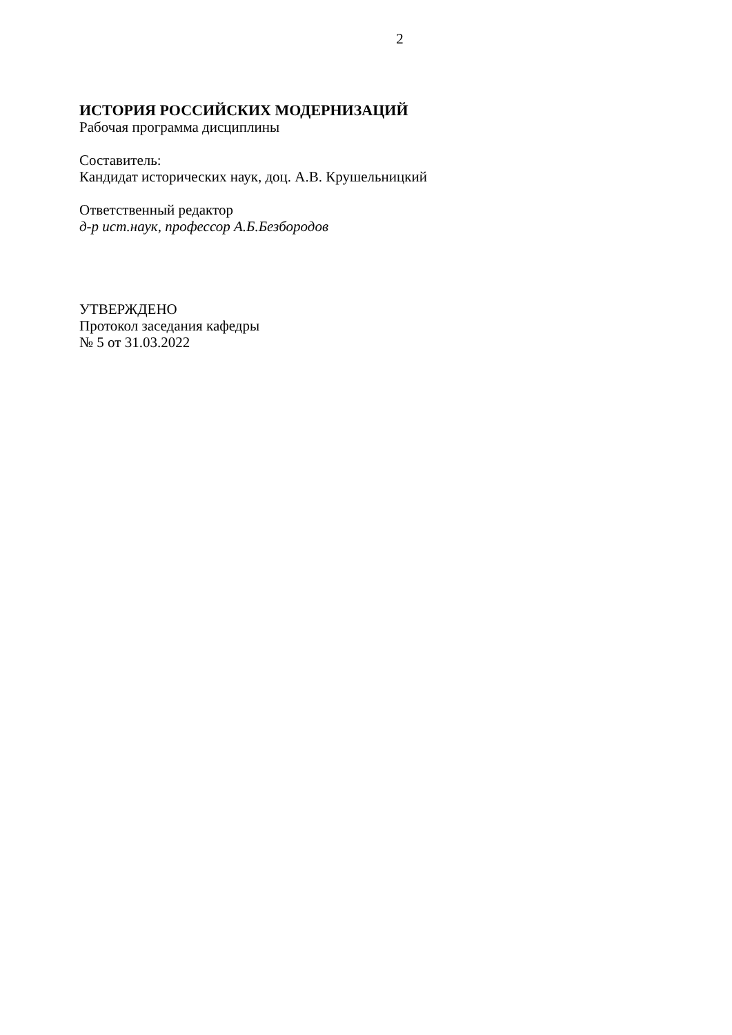2
ИСТОРИЯ РОССИЙСКИХ МОДЕРНИЗАЦИЙ
Рабочая программа дисциплины
Составитель:
Кандидат исторических наук, доц. А.В. Крушельницкий
Ответственный редактор
д-р ист.наук, профессор А.Б.Безбородов
УТВЕРЖДЕНО
Протокол заседания кафедры
№ 5 от 31.03.2022